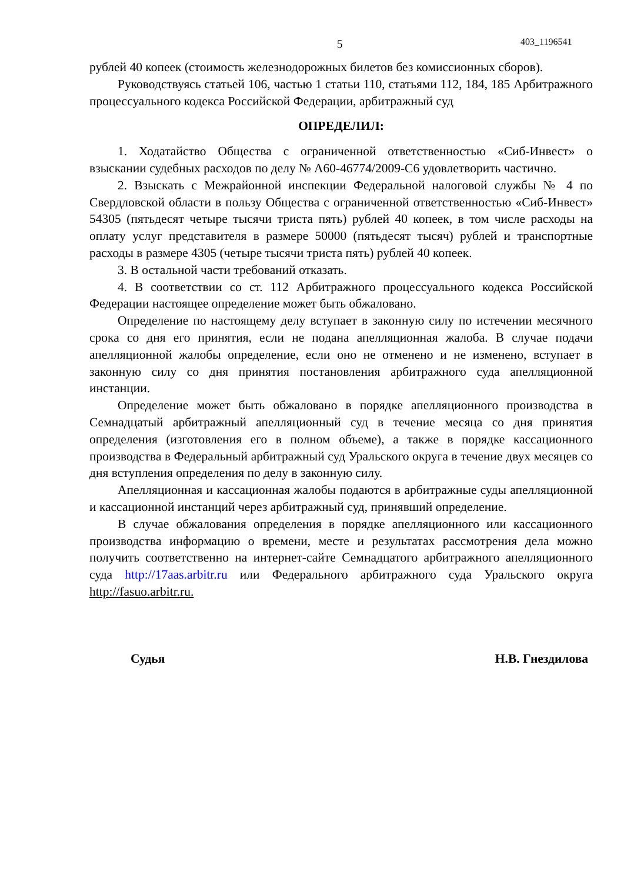5 403_1196541
рублей 40 копеек (стоимость железнодорожных билетов без комиссионных сборов).
Руководствуясь статьей 106, частью 1 статьи 110, статьями 112, 184, 185 Арбитражного процессуального кодекса Российской Федерации, арбитражный суд
ОПРЕДЕЛИЛ:
1. Ходатайство Общества с ограниченной ответственностью «Сиб-Инвест» о взыскании судебных расходов по делу № А60-46774/2009-С6 удовлетворить частично.
2. Взыскать с Межрайонной инспекции Федеральной налоговой службы № 4 по Свердловской области в пользу Общества с ограниченной ответственностью «Сиб-Инвест» 54305 (пятьдесят четыре тысячи триста пять) рублей 40 копеек, в том числе расходы на оплату услуг представителя в размере 50000 (пятьдесят тысяч) рублей и транспортные расходы в размере 4305 (четыре тысячи триста пять) рублей 40 копеек.
3. В остальной части требований отказать.
4. В соответствии со ст. 112 Арбитражного процессуального кодекса Российской Федерации настоящее определение может быть обжаловано.
Определение по настоящему делу вступает в законную силу по истечении месячного срока со дня его принятия, если не подана апелляционная жалоба. В случае подачи апелляционной жалобы определение, если оно не отменено и не изменено, вступает в законную силу со дня принятия постановления арбитражного суда апелляционной инстанции.
Определение может быть обжаловано в порядке апелляционного производства в Семнадцатый арбитражный апелляционный суд в течение месяца со дня принятия определения (изготовления его в полном объеме), а также в порядке кассационного производства в Федеральный арбитражный суд Уральского округа в течение двух месяцев со дня вступления определения по делу в законную силу.
Апелляционная и кассационная жалобы подаются в арбитражные суды апелляционной и кассационной инстанций через арбитражный суд, принявший определение.
В случае обжалования определения в порядке апелляционного или кассационного производства информацию о времени, месте и результатах рассмотрения дела можно получить соответственно на интернет-сайте Семнадцатого арбитражного апелляционного суда http://17aas.arbitr.ru или Федерального арбитражного суда Уральского округа http://fasuo.arbitr.ru.
Судья Н.В. Гнездилова